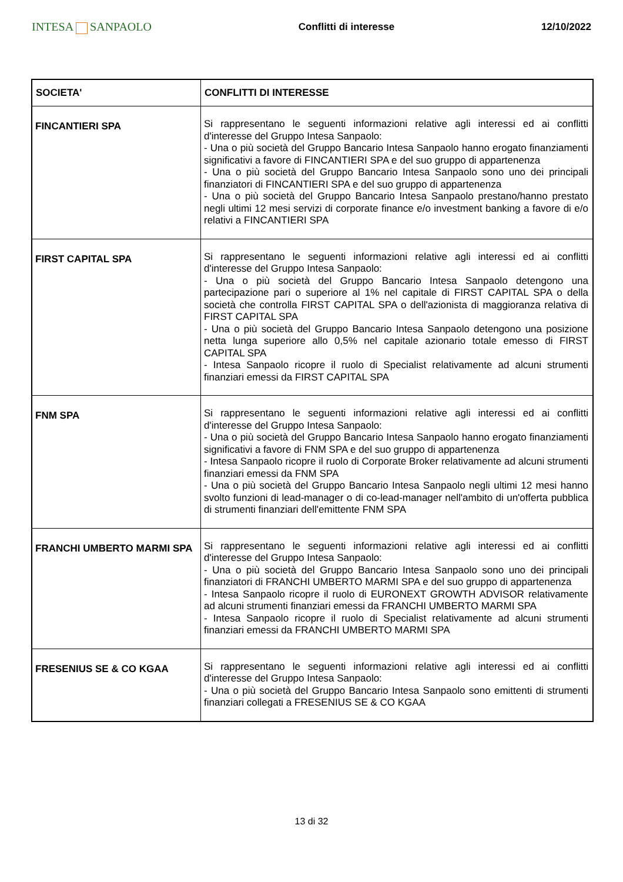INTESA SANPAOLO
Conflitti di interesse 12/10/2022
| SOCIETA' | CONFLITTI DI INTERESSE |
| --- | --- |
| FINCANTIERI SPA | Si rappresentano le seguenti informazioni relative agli interessi ed ai conflitti d'interesse del Gruppo Intesa Sanpaolo: - Una o più società del Gruppo Bancario Intesa Sanpaolo hanno erogato finanziamenti significativi a favore di FINCANTIERI SPA e del suo gruppo di appartenenza - Una o più società del Gruppo Bancario Intesa Sanpaolo sono uno dei principali finanziatori di FINCANTIERI SPA e del suo gruppo di appartenenza - Una o più società del Gruppo Bancario Intesa Sanpaolo prestano/hanno prestato negli ultimi 12 mesi servizi di corporate finance e/o investment banking a favore di e/o relativi a FINCANTIERI SPA |
| FIRST CAPITAL SPA | Si rappresentano le seguenti informazioni relative agli interessi ed ai conflitti d'interesse del Gruppo Intesa Sanpaolo: - Una o più società del Gruppo Bancario Intesa Sanpaolo detengono una partecipazione pari o superiore al 1% nel capitale di FIRST CAPITAL SPA o della società che controlla FIRST CAPITAL SPA o dell'azionista di maggioranza relativa di FIRST CAPITAL SPA - Una o più società del Gruppo Bancario Intesa Sanpaolo detengono una posizione netta lunga superiore allo 0,5% nel capitale azionario totale emesso di FIRST CAPITAL SPA - Intesa Sanpaolo ricopre il ruolo di Specialist relativamente ad alcuni strumenti finanziari emessi da FIRST CAPITAL SPA |
| FNM SPA | Si rappresentano le seguenti informazioni relative agli interessi ed ai conflitti d'interesse del Gruppo Intesa Sanpaolo: - Una o più società del Gruppo Bancario Intesa Sanpaolo hanno erogato finanziamenti significativi a favore di FNM SPA e del suo gruppo di appartenenza - Intesa Sanpaolo ricopre il ruolo di Corporate Broker relativamente ad alcuni strumenti finanziari emessi da FNM SPA - Una o più società del Gruppo Bancario Intesa Sanpaolo negli ultimi 12 mesi hanno svolto funzioni di lead-manager o di co-lead-manager nell'ambito di un'offerta pubblica di strumenti finanziari dell'emittente FNM SPA |
| FRANCHI UMBERTO MARMI SPA | Si rappresentano le seguenti informazioni relative agli interessi ed ai conflitti d'interesse del Gruppo Intesa Sanpaolo: - Una o più società del Gruppo Bancario Intesa Sanpaolo sono uno dei principali finanziatori di FRANCHI UMBERTO MARMI SPA e del suo gruppo di appartenenza - Intesa Sanpaolo ricopre il ruolo di EURONEXT GROWTH ADVISOR relativamente ad alcuni strumenti finanziari emessi da FRANCHI UMBERTO MARMI SPA - Intesa Sanpaolo ricopre il ruolo di Specialist relativamente ad alcuni strumenti finanziari emessi da FRANCHI UMBERTO MARMI SPA |
| FRESENIUS SE & CO KGAA | Si rappresentano le seguenti informazioni relative agli interessi ed ai conflitti d'interesse del Gruppo Intesa Sanpaolo: - Una o più società del Gruppo Bancario Intesa Sanpaolo sono emittenti di strumenti finanziari collegati a FRESENIUS SE & CO KGAA |
13 di 32